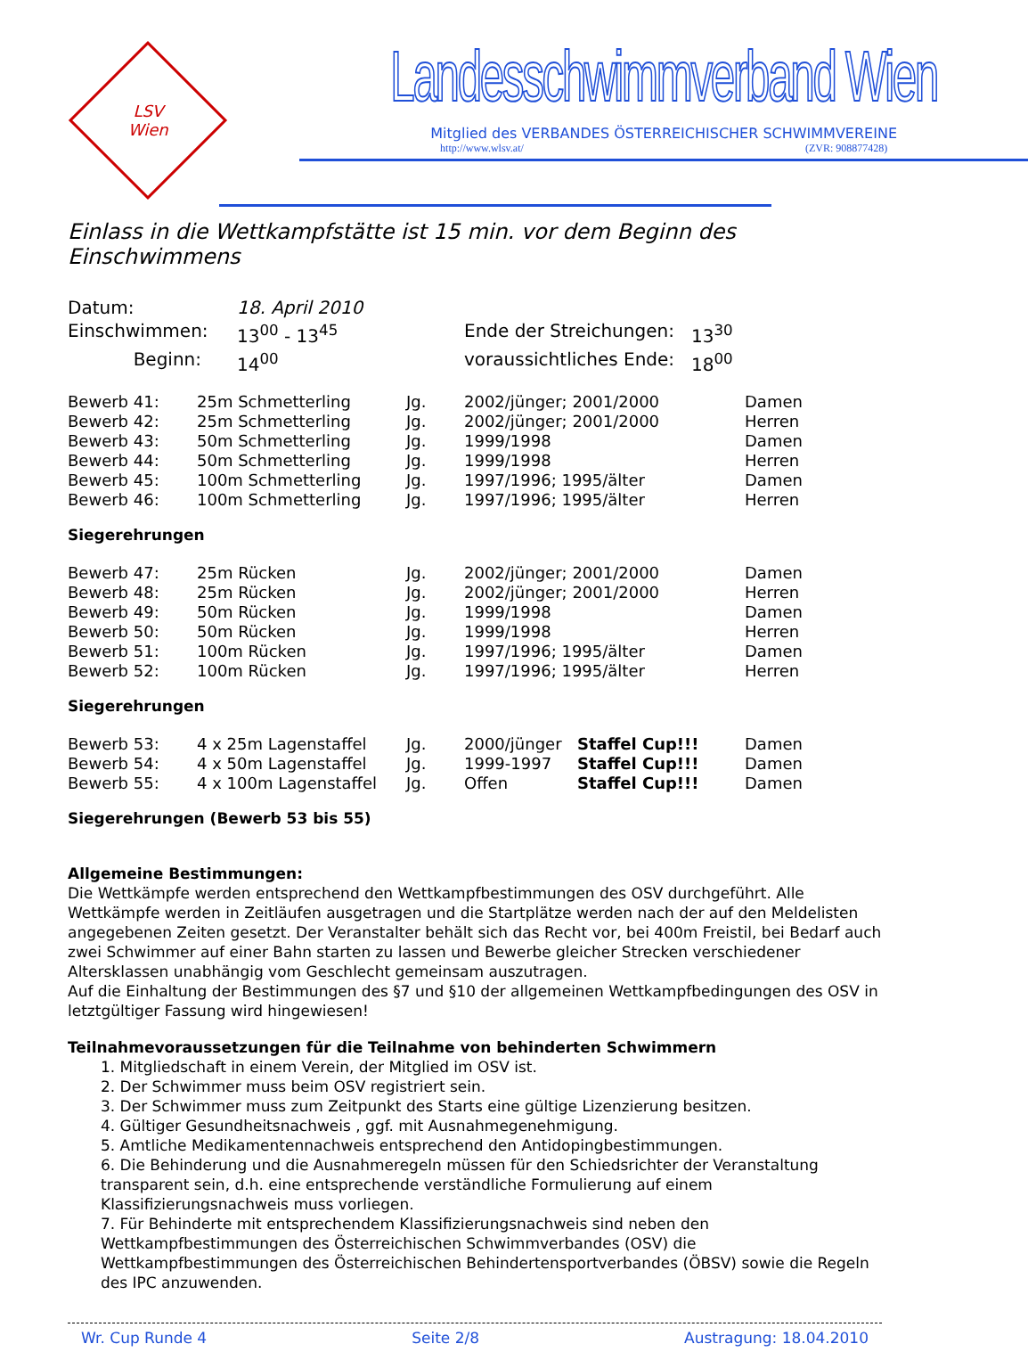LSV
Wien
Landesschwimmverband Wien
Mitglied des VERBANDES ÖSTERREICHISCHER SCHWIMMVEREINE
http://www.wlsv.at/ (ZVR: 908877428)
Einlass in die Wettkampfstätte ist 15 min. vor dem Beginn des Einschwimmens
| Datum: | 18. April 2010 | | |
| Einschwimmen: | 13<sup>00</sup> - 13<sup>45</sup> | Ende der Streichungen: | 13<sup>30</sup> |
| Beginn: | 14<sup>00</sup> | voraussichtliches Ende: | 18<sup>00</sup> |
| Bewerb 41: | 25m Schmetterling | Jg. | 2002/jünger; 2001/2000 | Damen |
| Bewerb 42: | 25m Schmetterling | Jg. | 2002/jünger; 2001/2000 | Herren |
| Bewerb 43: | 50m Schmetterling | Jg. | 1999/1998 | Damen |
| Bewerb 44: | 50m Schmetterling | Jg. | 1999/1998 | Herren |
| Bewerb 45: | 100m Schmetterling | Jg. | 1997/1996; 1995/älter | Damen |
| Bewerb 46: | 100m Schmetterling | Jg. | 1997/1996; 1995/älter | Herren |
Siegerehrungen
| Bewerb 47: | 25m Rücken | Jg. | 2002/jünger; 2001/2000 | Damen |
| Bewerb 48: | 25m Rücken | Jg. | 2002/jünger; 2001/2000 | Herren |
| Bewerb 49: | 50m Rücken | Jg. | 1999/1998 | Damen |
| Bewerb 50: | 50m Rücken | Jg. | 1999/1998 | Herren |
| Bewerb 51: | 100m Rücken | Jg. | 1997/1996; 1995/älter | Damen |
| Bewerb 52: | 100m Rücken | Jg. | 1997/1996; 1995/älter | Herren |
Siegerehrungen
| Bewerb 53: | 4 x 25m Lagenstaffel | Jg. | 2000/jünger | Staffel Cup!!! | Damen |
| Bewerb 54: | 4 x 50m Lagenstaffel | Jg. | 1999-1997 | Staffel Cup!!! | Damen |
| Bewerb 55: | 4 x 100m Lagenstaffel | Jg. | Offen | Staffel Cup!!! | Damen |
Siegerehrungen (Bewerb 53 bis 55)
Allgemeine Bestimmungen:
Die Wettkämpfe werden entsprechend den Wettkampfbestimmungen des OSV durchgeführt. Alle Wettkämpfe werden in Zeitläufen ausgetragen und die Startplätze werden nach der auf den Meldelisten angegebenen Zeiten gesetzt. Der Veranstalter behält sich das Recht vor, bei 400m Freistil, bei Bedarf auch zwei Schwimmer auf einer Bahn starten zu lassen und Bewerbe gleicher Strecken verschiedener Altersklassen unabhängig vom Geschlecht gemeinsam auszutragen.
Auf die Einhaltung der Bestimmungen des §7 und §10 der allgemeinen Wettkampfbedingungen des OSV in letztgültiger Fassung wird hingewiesen!
Teilnahmevoraussetzungen für die Teilnahme von behinderten Schwimmern
1. Mitgliedschaft in einem Verein, der Mitglied im OSV ist.
2. Der Schwimmer muss beim OSV registriert sein.
3. Der Schwimmer muss zum Zeitpunkt des Starts eine gültige Lizenzierung besitzen.
4. Gültiger Gesundheitsnachweis , ggf. mit Ausnahmegenehmigung.
5. Amtliche Medikamentennachweis entsprechend den Antidopingbestimmungen.
6. Die Behinderung und die Ausnahmeregeln müssen für den Schiedsrichter der Veranstaltung transparent sein, d.h. eine entsprechende verständliche Formulierung auf einem Klassifizierungsnachweis muss vorliegen.
7. Für Behinderte mit entsprechendem Klassifizierungsnachweis sind neben den Wettkampfbestimmungen des Österreichischen Schwimmverbandes (OSV) die Wettkampfbestimmungen des Österreichischen Behindertensportverbandes (ÖBSV) sowie die Regeln des IPC anzuwenden.
Wr. Cup Runde 4 Seite 2/8 Austragung: 18.04.2010